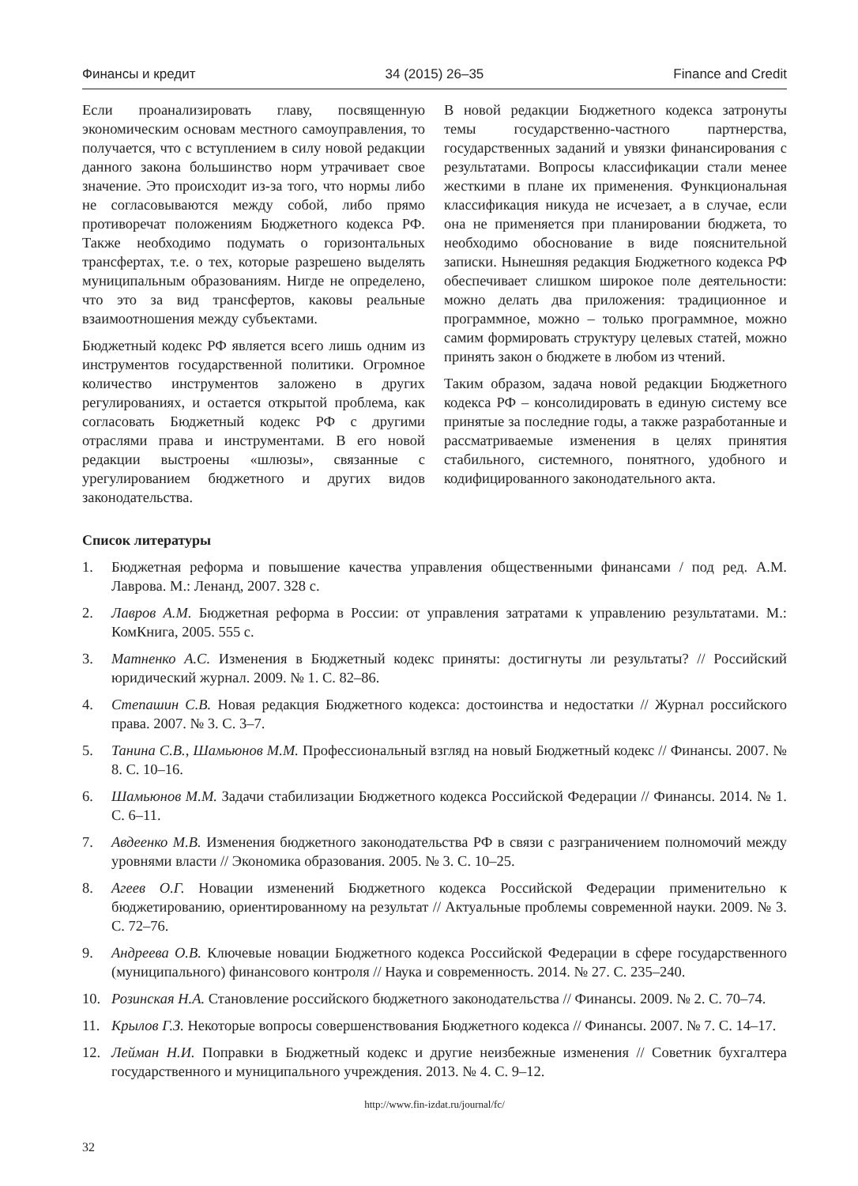Финансы и кредит 34 (2015) 26–35 Finance and Credit
Если проанализировать главу, посвященную экономическим основам местного самоуправления, то получается, что с вступлением в силу новой редакции данного закона большинство норм утрачивает свое значение. Это происходит из-за того, что нормы либо не согласовываются между собой, либо прямо противоречат положениям Бюджетного кодекса РФ. Также необходимо подумать о горизонтальных трансфертах, т.е. о тех, которые разрешено выделять муниципальным образованиям. Нигде не определено, что это за вид трансфертов, каковы реальные взаимоотношения между субъектами.
Бюджетный кодекс РФ является всего лишь одним из инструментов государственной политики. Огромное количество инструментов заложено в других регулированиях, и остается открытой проблема, как согласовать Бюджетный кодекс РФ с другими отраслями права и инструментами. В его новой редакции выстроены «шлюзы», связанные с урегулированием бюджетного и других видов законодательства.
В новой редакции Бюджетного кодекса затронуты темы государственно-частного партнерства, государственных заданий и увязки финансирования с результатами. Вопросы классификации стали менее жесткими в плане их применения. Функциональная классификация никуда не исчезает, а в случае, если она не применяется при планировании бюджета, то необходимо обоснование в виде пояснительной записки. Нынешняя редакция Бюджетного кодекса РФ обеспечивает слишком широкое поле деятельности: можно делать два приложения: традиционное и программное, можно – только программное, можно самим формировать структуру целевых статей, можно принять закон о бюджете в любом из чтений.
Таким образом, задача новой редакции Бюджетного кодекса РФ – консолидировать в единую систему все принятые за последние годы, а также разработанные и рассматриваемые изменения в целях принятия стабильного, системного, понятного, удобного и кодифицированного законодательного акта.
Список литературы
1. Бюджетная реформа и повышение качества управления общественными финансами / под ред. А.М. Лаврова. М.: Ленанд, 2007. 328 с.
2. Лавров А.М. Бюджетная реформа в России: от управления затратами к управлению результатами. М.: КомКнига, 2005. 555 с.
3. Матненко А.С. Изменения в Бюджетный кодекс приняты: достигнуты ли результаты? // Российский юридический журнал. 2009. № 1. С. 82–86.
4. Степашин С.В. Новая редакция Бюджетного кодекса: достоинства и недостатки // Журнал российского права. 2007. № 3. С. 3–7.
5. Танина С.В., Шамьюнов М.М. Профессиональный взгляд на новый Бюджетный кодекс // Финансы. 2007. № 8. С. 10–16.
6. Шамьюнов М.М. Задачи стабилизации Бюджетного кодекса Российской Федерации // Финансы. 2014. № 1. С. 6–11.
7. Авдеенко М.В. Изменения бюджетного законодательства РФ в связи с разграничением полномочий между уровнями власти // Экономика образования. 2005. № 3. С. 10–25.
8. Агеев О.Г. Новации изменений Бюджетного кодекса Российской Федерации применительно к бюджетированию, ориентированному на результат // Актуальные проблемы современной науки. 2009. № 3. С. 72–76.
9. Андреева О.В. Ключевые новации Бюджетного кодекса Российской Федерации в сфере государственного (муниципального) финансового контроля // Наука и современность. 2014. № 27. С. 235–240.
10. Розинская Н.А. Становление российского бюджетного законодательства // Финансы. 2009. № 2. С. 70–74.
11. Крылов Г.З. Некоторые вопросы совершенствования Бюджетного кодекса // Финансы. 2007. № 7. С. 14–17.
12. Лейман Н.И. Поправки в Бюджетный кодекс и другие неизбежные изменения // Советник бухгалтера государственного и муниципального учреждения. 2013. № 4. С. 9–12.
http://www.fin-izdat.ru/journal/fc/
32